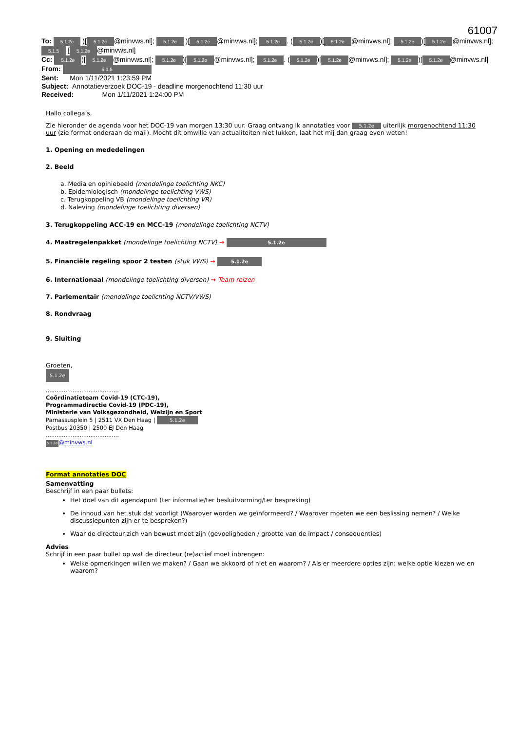61007
To: 5.1.2e )[5.1.2e @minvws.nl]; 5.1.2e )[5.1.2e @minvws.nl]; 5.1.2e. (5.1.2e)[5.1.2e @minvws.nl]; 5.1.2e)[5.1.2e @minvws.nl]; 5.1.5 [5.1.2e @minvws.nl]
Cc: 5.1.2e)[5.1.2e @minvws.nl]; 5.1.2e)[5.1.2e @minvws.nl]; 5.1.2e. (5.1.2e)[5.1.2e @minvws.nl]; 5.1.2e)[5.1.2e @minvws.nl]
From: 5.1.5
Sent: Mon 1/11/2021 1:23:59 PM
Subject: Annotatieverzoek DOC-19 - deadline morgenochtend 11:30 uur
Received: Mon 1/11/2021 1:24:00 PM
Hallo collega’s,
Zie hieronder de agenda voor het DOC-19 van morgen 13:30 uur. Graag ontvang ik annotaties voor 5.1.2e uiterlijk morgenochtend 11:30 uur (zie format onderaan de mail). Mocht dit omwille van actualiteiten niet lukken, laat het mij dan graag even weten!
1. Opening en mededelingen
2. Beeld
a. Media en opiniebeeld (mondelinge toelichting NKC)
b. Epidemiologisch (mondelinge toelichting VWS)
c. Terugkoppeling VB (mondelinge toelichting VR)
d. Naleving (mondelinge toelichting diversen)
3. Terugkoppeling ACC-19 en MCC-19 (mondelinge toelichting NCTV)
4. Maatregelenpakket (mondelinge toelichting NCTV) → 5.1.2e
5. Financiële regeling spoor 2 testen (stuk VWS) → 5.1.2e
6. Internationaal (mondelinge toelichting diversen) → Team reizen
7. Parlementair (mondelinge toelichting NCTV/VWS)
8. Rondvraag
9. Sluiting
Groeten,
5.1.2e
.........................................
Coördinatieteam Covid-19 (CTC-19),
Programmadirectie Covid-19 (PDC-19),
Ministerie van Volksgezondheid, Welzijn en Sport
Parnassusplein 5 | 2511 VX Den Haag | 5.1.2e
Postbus 20350 | 2500 EJ Den Haag
.........................................
5.1.2e@minvws.nl
Format annotaties DOC
Samenvatting
Beschrijf in een paar bullets:
Het doel van dit agendapunt (ter informatie/ter besluitvorming/ter bespreking)
De inhoud van het stuk dat voorligt (Waarover worden we geïnformeerd? / Waarover moeten we een beslissing nemen? / Welke discussiepunten zijn er te bespreken?)
Waar de directeur zich van bewust moet zijn (gevoeligheden / grootte van de impact / consequenties)
Advies
Schrijf in een paar bullet op wat de directeur (re)actief moet inbrengen:
Welke opmerkingen willen we maken? / Gaan we akkoord of niet en waarom? / Als er meerdere opties zijn: welke optie kiezen we en waarom?